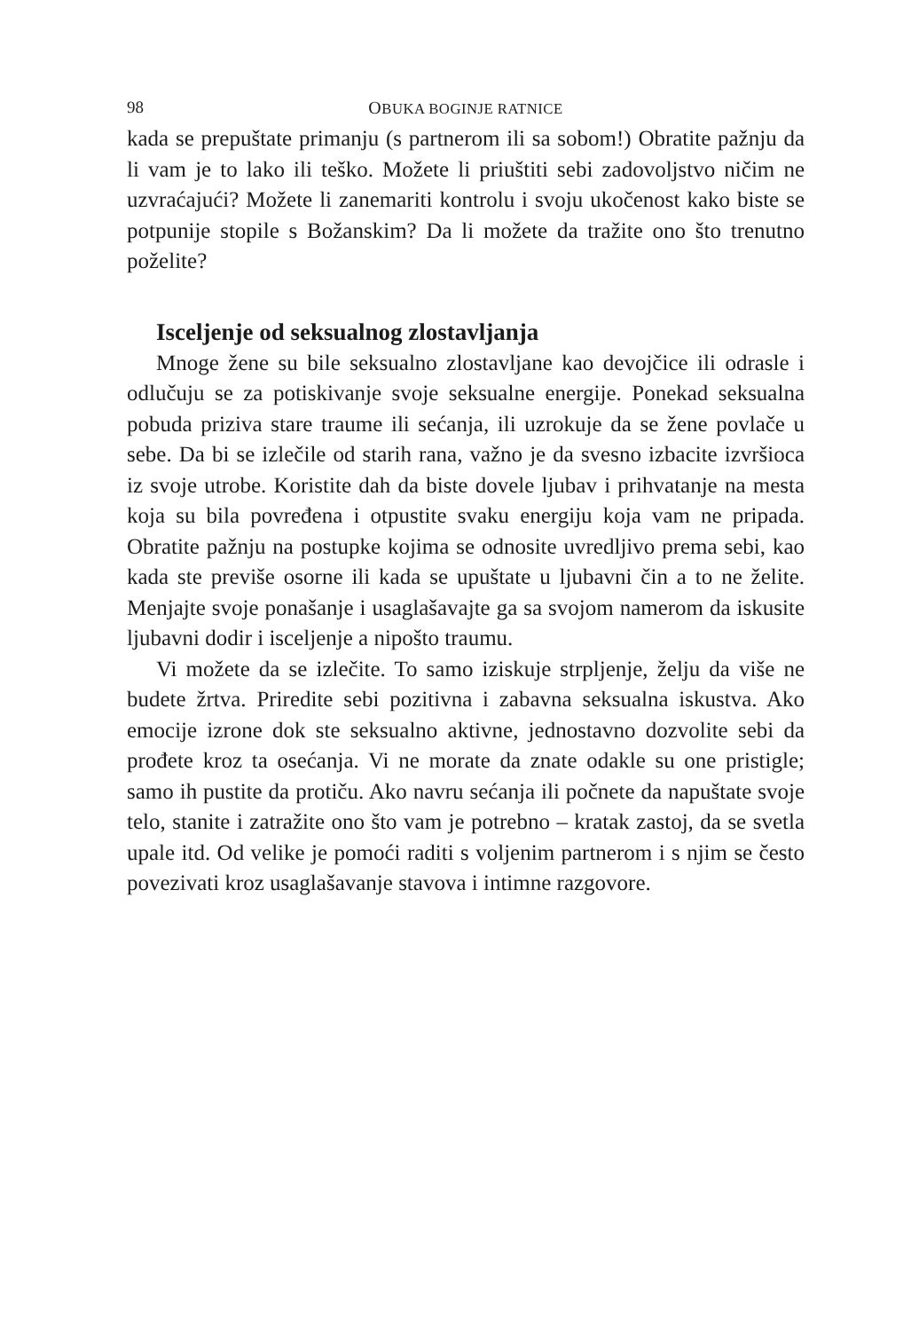98 OBUKA BOGINJE RATNICE
kada se prepuštate primanju (s partnerom ili sa sobom!) Obratite pažnju da li vam je to lako ili teško. Možete li priuštiti sebi zadovoljstvo ničim ne uzvraćajući? Možete li zanemariti kontrolu i svoju ukočenost kako biste se potpunije stopile s Božanskim? Da li možete da tražite ono što trenutno poželite?
Isceljenje od seksualnog zlostavljanja
Mnoge žene su bile seksualno zlostavljane kao devojčice ili odrasle i odlučuju se za potiskivanje svoje seksualne energije. Ponekad seksualna pobuda priziva stare traume ili sećanja, ili uzrokuje da se žene povlače u sebe. Da bi se izlečile od starih rana, važno je da svesno izbacite izvršioca iz svoje utrobe. Koristite dah da biste dovele ljubav i prihvatanje na mesta koja su bila povređena i otpustite svaku energiju koja vam ne pripada. Obratite pažnju na postupke kojima se odnosite uvredljivo prema sebi, kao kada ste previše osorne ili kada se upuštate u ljubavni čin a to ne želite. Menjajte svoje ponašanje i usaglašavajte ga sa svojom namerom da iskusite ljubavni dodir i isceljenje a nipošto traumu.
Vi možete da se izlečite. To samo iziskuje strpljenje, želju da više ne budete žrtva. Priredite sebi pozitivna i zabavna seksualna iskustva. Ako emocije izrone dok ste seksualno aktivne, jednostavno dozvolite sebi da prođete kroz ta osećanja. Vi ne morate da znate odakle su one pristigle; samo ih pustite da protiču. Ako navru sećanja ili počnete da napuštate svoje telo, stanite i zatražite ono što vam je potrebno – kratak zastoj, da se svetla upale itd. Od velike je pomoći raditi s voljenim partnerom i s njim se često povezivati kroz usaglašavanje stavova i intimne razgovore.